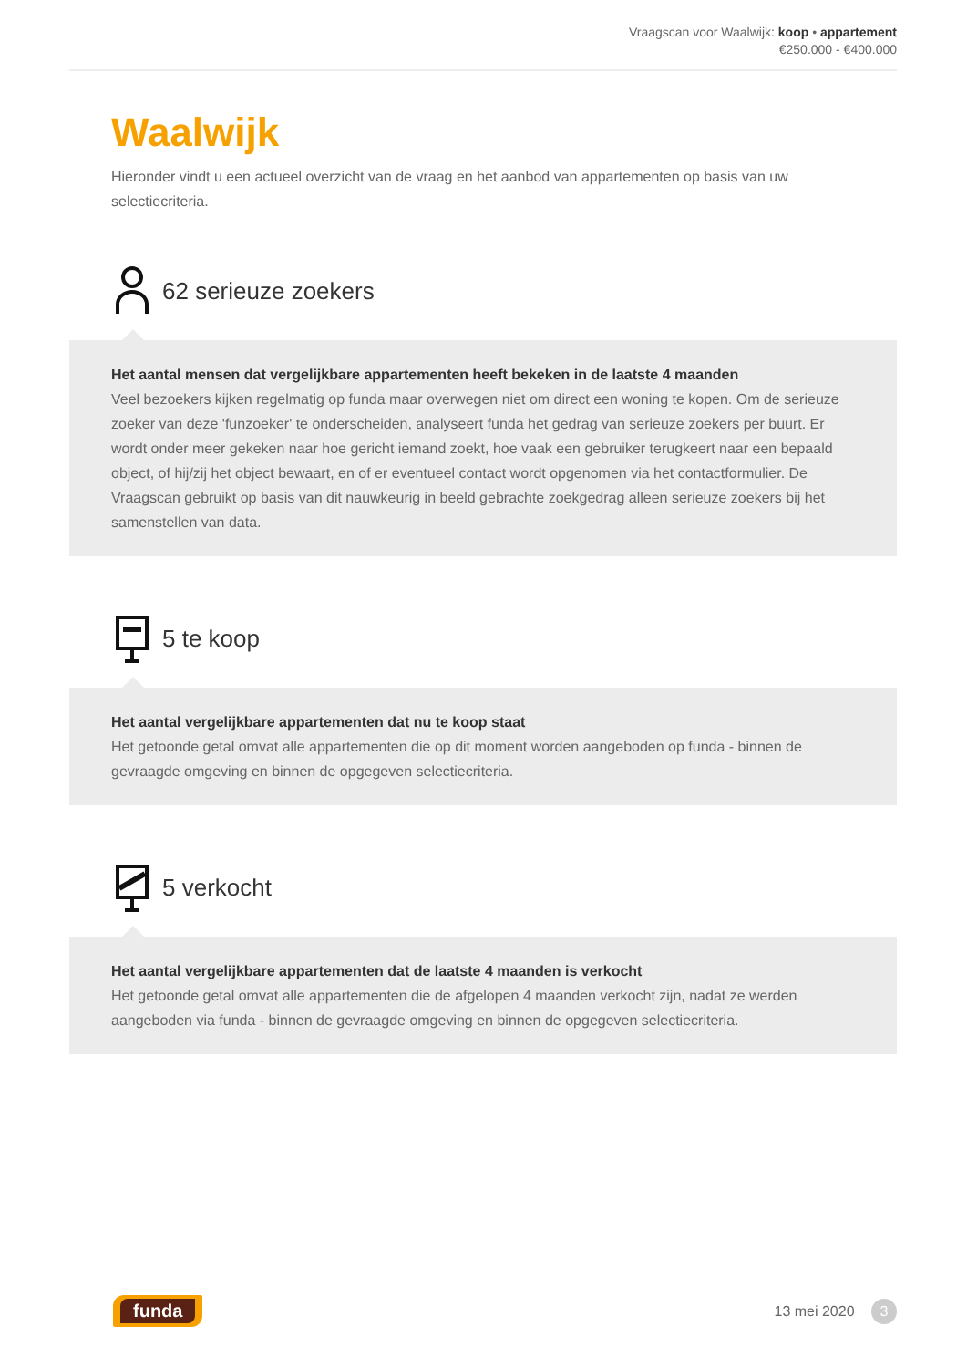Vraagscan voor Waalwijk: koop • appartement
€250.000 - €400.000
Waalwijk
Hieronder vindt u een actueel overzicht van de vraag en het aanbod van appartementen op basis van uw selectiecriteria.
62 serieuze zoekers
Het aantal mensen dat vergelijkbare appartementen heeft bekeken in de laatste 4 maanden
Veel bezoekers kijken regelmatig op funda maar overwegen niet om direct een woning te kopen. Om de serieuze zoeker van deze 'funzoeker' te onderscheiden, analyseert funda het gedrag van serieuze zoekers per buurt. Er wordt onder meer gekeken naar hoe gericht iemand zoekt, hoe vaak een gebruiker terugkeert naar een bepaald object, of hij/zij het object bewaart, en of er eventueel contact wordt opgenomen via het contactformulier. De Vraagscan gebruikt op basis van dit nauwkeurig in beeld gebrachte zoekgedrag alleen serieuze zoekers bij het samenstellen van data.
5 te koop
Het aantal vergelijkbare appartementen dat nu te koop staat
Het getoonde getal omvat alle appartementen die op dit moment worden aangeboden op funda - binnen de gevraagde omgeving en binnen de opgegeven selectiecriteria.
5 verkocht
Het aantal vergelijkbare appartementen dat de laatste 4 maanden is verkocht
Het getoonde getal omvat alle appartementen die de afgelopen 4 maanden verkocht zijn, nadat ze werden aangeboden via funda - binnen de gevraagde omgeving en binnen de opgegeven selectiecriteria.
funda
13 mei 2020 3